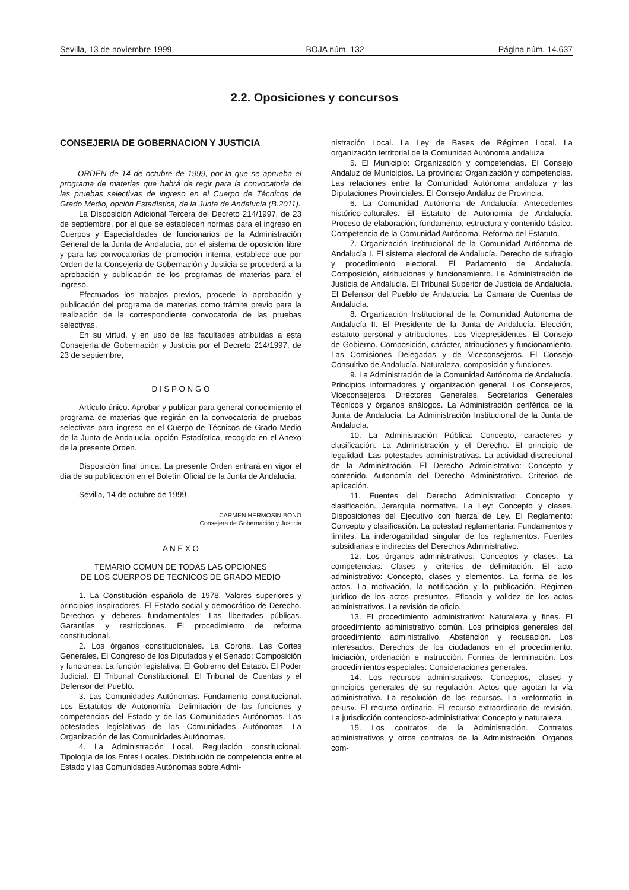Sevilla, 13 de noviembre 1999 BOJA núm. 132 Página núm. 14.637
2.2. Oposiciones y concursos
CONSEJERIA DE GOBERNACION Y JUSTICIA
ORDEN de 14 de octubre de 1999, por la que se aprueba el programa de materias que habrá de regir para la convocatoria de las pruebas selectivas de ingreso en el Cuerpo de Técnicos de Grado Medio, opción Estadística, de la Junta de Andalucía (B.2011).
La Disposición Adicional Tercera del Decreto 214/1997, de 23 de septiembre, por el que se establecen normas para el ingreso en Cuerpos y Especialidades de funcionarios de la Administración General de la Junta de Andalucía, por el sistema de oposición libre y para las convocatorias de promoción interna, establece que por Orden de la Consejería de Gobernación y Justicia se procederá a la aprobación y publicación de los programas de materias para el ingreso.
Efectuados los trabajos previos, procede la aprobación y publicación del programa de materias como trámite previo para la realización de la correspondiente convocatoria de las pruebas selectivas.
En su virtud, y en uso de las facultades atribuidas a esta Consejería de Gobernación y Justicia por el Decreto 214/1997, de 23 de septiembre,
D I S P O N G O
Artículo único. Aprobar y publicar para general conocimiento el programa de materias que regirán en la convocatoria de pruebas selectivas para ingreso en el Cuerpo de Técnicos de Grado Medio de la Junta de Andalucía, opción Estadística, recogido en el Anexo de la presente Orden.
Disposición final única. La presente Orden entrará en vigor el día de su publicación en el Boletín Oficial de la Junta de Andalucía.
Sevilla, 14 de octubre de 1999
CARMEN HERMOSIN BONO
Consejera de Gobernación y Justicia
A N E X O
TEMARIO COMUN DE TODAS LAS OPCIONES
DE LOS CUERPOS DE TECNICOS DE GRADO MEDIO
1. La Constitución española de 1978. Valores superiores y principios inspiradores. El Estado social y democrático de Derecho. Derechos y deberes fundamentales: Las libertades públicas. Garantías y restricciones. El procedimiento de reforma constitucional.
2. Los órganos constitucionales. La Corona. Las Cortes Generales. El Congreso de los Diputados y el Senado: Composición y funciones. La función legislativa. El Gobierno del Estado. El Poder Judicial. El Tribunal Constitucional. El Tribunal de Cuentas y el Defensor del Pueblo.
3. Las Comunidades Autónomas. Fundamento constitucional. Los Estatutos de Autonomía. Delimitación de las funciones y competencias del Estado y de las Comunidades Autónomas. Las potestades legislativas de las Comunidades Autónomas. La Organización de las Comunidades Autónomas.
4. La Administración Local. Regulación constitucional. Tipología de los Entes Locales. Distribución de competencia entre el Estado y las Comunidades Autónomas sobre Admi-
nistración Local. La Ley de Bases de Régimen Local. La organización territorial de la Comunidad Autónoma andaluza.
5. El Municipio: Organización y competencias. El Consejo Andaluz de Municipios. La provincia: Organización y competencias. Las relaciones entre la Comunidad Autónoma andaluza y las Diputaciones Provinciales. El Consejo Andaluz de Provincia.
6. La Comunidad Autónoma de Andalucía: Antecedentes histórico-culturales. El Estatuto de Autonomía de Andalucía. Proceso de elaboración, fundamento, estructura y contenido básico. Competencia de la Comunidad Autónoma. Reforma del Estatuto.
7. Organización Institucional de la Comunidad Autónoma de Andalucía I. El sistema electoral de Andalucía. Derecho de sufragio y procedimiento electoral. El Parlamento de Andalucía. Composición, atribuciones y funcionamiento. La Administración de Justicia de Andalucía. El Tribunal Superior de Justicia de Andalucía. El Defensor del Pueblo de Andalucía. La Cámara de Cuentas de Andalucía.
8. Organización Institucional de la Comunidad Autónoma de Andalucía II. El Presidente de la Junta de Andalucía. Elección, estatuto personal y atribuciones. Los Vicepresidentes. El Consejo de Gobierno. Composición, carácter, atribuciones y funcionamiento. Las Comisiones Delegadas y de Viceconsejeros. El Consejo Consultivo de Andalucía. Naturaleza, composición y funciones.
9. La Administración de la Comunidad Autónoma de Andalucía. Principios informadores y organización general. Los Consejeros, Viceconsejeros, Directores Generales, Secretarios Generales Técnicos y órganos análogos. La Administración periférica de la Junta de Andalucía. La Administración Institucional de la Junta de Andalucía.
10. La Administración Pública: Concepto, caracteres y clasificación. La Administración y el Derecho. El principio de legalidad. Las potestades administrativas. La actividad discrecional de la Administración. El Derecho Administrativo: Concepto y contenido. Autonomía del Derecho Administrativo. Criterios de aplicación.
11. Fuentes del Derecho Administrativo: Concepto y clasificación. Jerarquía normativa. La Ley: Concepto y clases. Disposiciones del Ejecutivo con fuerza de Ley. El Reglamento: Concepto y clasificación. La potestad reglamentaria: Fundamentos y límites. La inderogabilidad singular de los reglamentos. Fuentes subsidiarias e indirectas del Derechos Administrativo.
12. Los órganos administrativos: Conceptos y clases. La competencias: Clases y criterios de delimitación. El acto administrativo: Concepto, clases y elementos. La forma de los actos. La motivación, la notificación y la publicación. Régimen jurídico de los actos presuntos. Eficacia y validez de los actos administrativos. La revisión de oficio.
13. El procedimiento administrativo: Naturaleza y fines. El procedimiento administrativo común. Los principios generales del procedimiento administrativo. Abstención y recusación. Los interesados. Derechos de los ciudadanos en el procedimiento. Iniciación, ordenación e instrucción. Formas de terminación. Los procedimientos especiales: Consideraciones generales.
14. Los recursos administrativos: Conceptos, clases y principios generales de su regulación. Actos que agotan la vía administrativa. La resolución de los recursos. La «reformatio in peius». El recurso ordinario. El recurso extraordinario de revisión. La jurisdicción contencioso-administrativa: Concepto y naturaleza.
15. Los contratos de la Administración. Contratos administrativos y otros contratos de la Administración. Organos com-